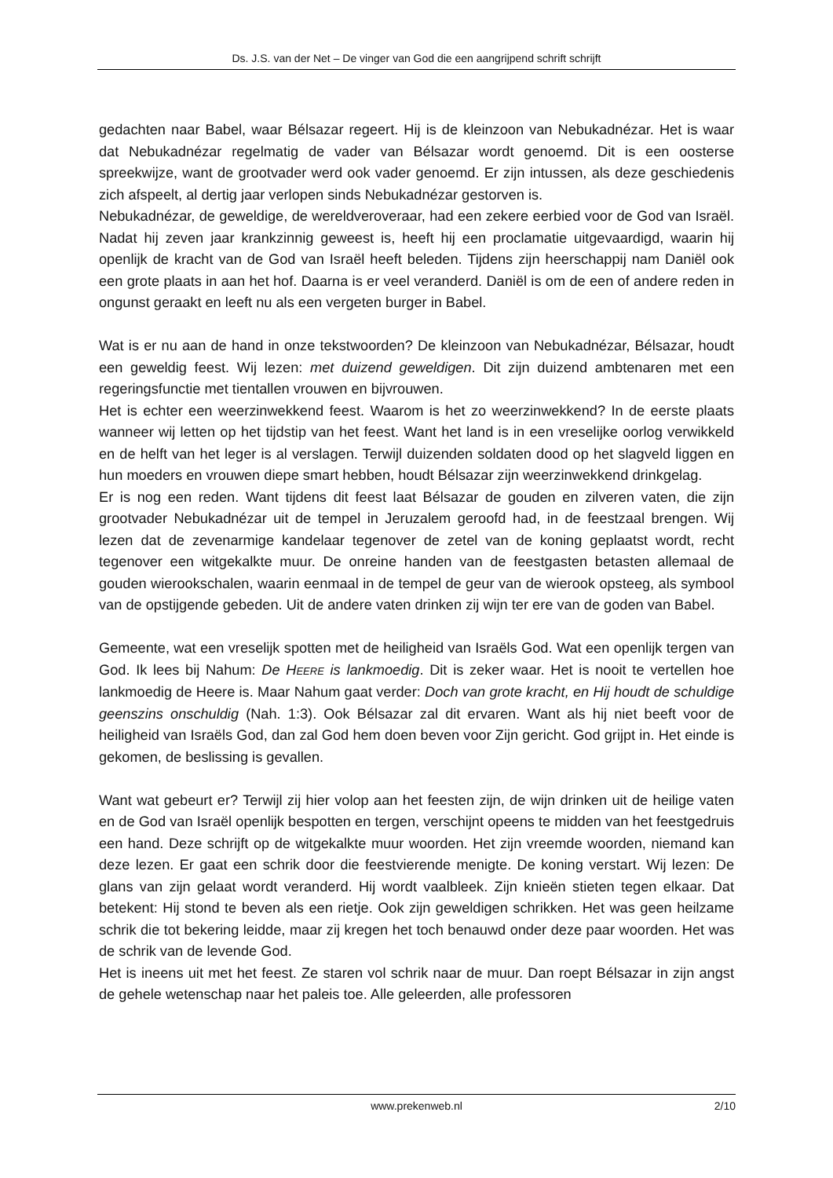Ds. J.S. van der Net – De vinger van God die een aangrijpend schrift schrijft
gedachten naar Babel, waar Bélsazar regeert. Hij is de kleinzoon van Nebukadnézar. Het is waar dat Nebukadnézar regelmatig de vader van Bélsazar wordt genoemd. Dit is een oosterse spreekwijze, want de grootvader werd ook vader genoemd. Er zijn intussen, als deze geschiedenis zich afspeelt, al dertig jaar verlopen sinds Nebukadnézar gestorven is.
Nebukadnézar, de geweldige, de wereldveroveraar, had een zekere eerbied voor de God van Israël. Nadat hij zeven jaar krankzinnig geweest is, heeft hij een proclamatie uitgevaardigd, waarin hij openlijk de kracht van de God van Israël heeft beleden. Tijdens zijn heerschappij nam Daniël ook een grote plaats in aan het hof. Daarna is er veel veranderd. Daniël is om de een of andere reden in ongunst geraakt en leeft nu als een vergeten burger in Babel.
Wat is er nu aan de hand in onze tekstwoorden? De kleinzoon van Nebukadnézar, Bélsazar, houdt een geweldig feest. Wij lezen: met duizend geweldigen. Dit zijn duizend ambtenaren met een regeringsfunctie met tientallen vrouwen en bijvrouwen.
Het is echter een weerzinwekkend feest. Waarom is het zo weerzinwekkend? In de eerste plaats wanneer wij letten op het tijdstip van het feest. Want het land is in een vreselijke oorlog verwikkeld en de helft van het leger is al verslagen. Terwijl duizenden soldaten dood op het slagveld liggen en hun moeders en vrouwen diepe smart hebben, houdt Bélsazar zijn weerzinwekkend drinkgelag.
Er is nog een reden. Want tijdens dit feest laat Bélsazar de gouden en zilveren vaten, die zijn grootvader Nebukadnézar uit de tempel in Jeruzalem geroofd had, in de feestzaal brengen. Wij lezen dat de zevenarmige kandelaar tegenover de zetel van de koning geplaatst wordt, recht tegenover een witgekalkte muur. De onreine handen van de feestgasten betasten allemaal de gouden wierookschalen, waarin eenmaal in de tempel de geur van de wierook opsteeg, als symbool van de opstijgende gebeden. Uit de andere vaten drinken zij wijn ter ere van de goden van Babel.
Gemeente, wat een vreselijk spotten met de heiligheid van Israëls God. Wat een openlijk tergen van God. Ik lees bij Nahum: De HEERE is lankmoedig. Dit is zeker waar. Het is nooit te vertellen hoe lankmoedig de Heere is. Maar Nahum gaat verder: Doch van grote kracht, en Hij houdt de schuldige geenszins onschuldig (Nah. 1:3). Ook Bélsazar zal dit ervaren. Want als hij niet beeft voor de heiligheid van Israëls God, dan zal God hem doen beven voor Zijn gericht. God grijpt in. Het einde is gekomen, de beslissing is gevallen.
Want wat gebeurt er? Terwijl zij hier volop aan het feesten zijn, de wijn drinken uit de heilige vaten en de God van Israël openlijk bespotten en tergen, verschijnt opeens te midden van het feestgedruis een hand. Deze schrijft op de witgekalkte muur woorden. Het zijn vreemde woorden, niemand kan deze lezen. Er gaat een schrik door die feestvierende menigte. De koning verstart. Wij lezen: De glans van zijn gelaat wordt veranderd. Hij wordt vaalbleek. Zijn knieën stieten tegen elkaar. Dat betekent: Hij stond te beven als een rietje. Ook zijn geweldigen schrikken. Het was geen heilzame schrik die tot bekering leidde, maar zij kregen het toch benauwd onder deze paar woorden. Het was de schrik van de levende God.
Het is ineens uit met het feest. Ze staren vol schrik naar de muur. Dan roept Bélsazar in zijn angst de gehele wetenschap naar het paleis toe. Alle geleerden, alle professoren
www.prekenweb.nl 2/10